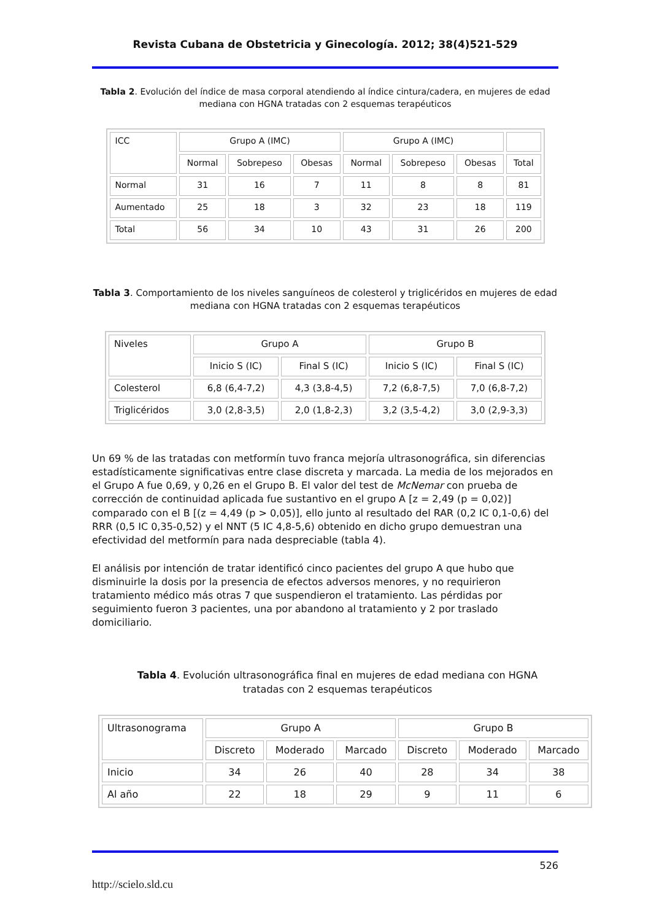Revista Cubana de Obstetricia y Ginecología. 2012; 38(4)521-529
Tabla 2. Evolución del índice de masa corporal atendiendo al índice cintura/cadera, en mujeres de edad mediana con HGNA tratadas con 2 esquemas terapéuticos
| ICC | Grupo A (IMC) | | | Grupo A (IMC) | | | |
| --- | --- | --- | --- | --- | --- | --- | --- |
| | Normal | Sobrepeso | Obesas | Normal | Sobrepeso | Obesas | Total |
| Normal | 31 | 16 | 7 | 11 | 8 | 8 | 81 |
| Aumentado | 25 | 18 | 3 | 32 | 23 | 18 | 119 |
| Total | 56 | 34 | 10 | 43 | 31 | 26 | 200 |
Tabla 3. Comportamiento de los niveles sanguíneos de colesterol y triglicéridos en mujeres de edad mediana con HGNA tratadas con 2 esquemas terapéuticos
| Niveles | Grupo A | | Grupo B | |
| --- | --- | --- | --- | --- |
| | Inicio S (IC) | Final S (IC) | Inicio S (IC) | Final S (IC) |
| Colesterol | 6,8 (6,4-7,2) | 4,3 (3,8-4,5) | 7,2 (6,8-7,5) | 7,0 (6,8-7,2) |
| Triglicéridos | 3,0 (2,8-3,5) | 2,0 (1,8-2,3) | 3,2 (3,5-4,2) | 3,0 (2,9-3,3) |
Un 69 % de las tratadas con metformín tuvo franca mejoría ultrasonográfica, sin diferencias estadísticamente significativas entre clase discreta y marcada. La media de los mejorados en el Grupo A fue 0,69, y 0,26 en el Grupo B. El valor del test de McNemar con prueba de corrección de continuidad aplicada fue sustantivo en el grupo A [z = 2,49 (p = 0,02)] comparado con el B [(z = 4,49 (p > 0,05)], ello junto al resultado del RAR (0,2 IC 0,1-0,6) del RRR (0,5 IC 0,35-0,52) y el NNT (5 IC 4,8-5,6) obtenido en dicho grupo demuestran una efectividad del metformín para nada despreciable (tabla 4).
El análisis por intención de tratar identificó cinco pacientes del grupo A que hubo que disminuirle la dosis por la presencia de efectos adversos menores, y no requirieron tratamiento médico más otras 7 que suspendieron el tratamiento. Las pérdidas por seguimiento fueron 3 pacientes, una por abandono al tratamiento y 2 por traslado domiciliario.
Tabla 4. Evolución ultrasonográfica final en mujeres de edad mediana con HGNA tratadas con 2 esquemas terapéuticos
| Ultrasonograma | Grupo A | | | Grupo B | | |
| --- | --- | --- | --- | --- | --- | --- |
| | Discreto | Moderado | Marcado | Discreto | Moderado | Marcado |
| Inicio | 34 | 26 | 40 | 28 | 34 | 38 |
| Al año | 22 | 18 | 29 | 9 | 11 | 6 |
526
http://scielo.sld.cu